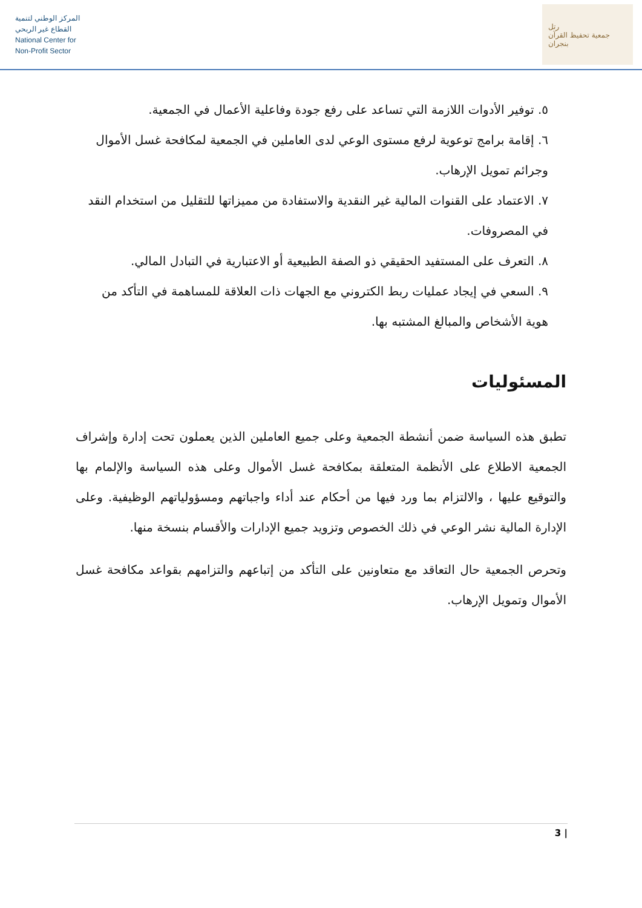المركز الوطني لتنمية
القطاع غير الربحي
National Center for
Non-Profit Sector
رتل
جمعية تحفيظ القرآن بنجران
٥. توفير الأدوات اللازمة التي تساعد على رفع جودة وفاعلية الأعمال في الجمعية.
٦. إقامة برامج توعوية لرفع مستوى الوعي لدى العاملين في الجمعية لمكافحة غسل الأموال وجرائم تمويل الإرهاب.
٧. الاعتماد على القنوات المالية غير النقدية والاستفادة من مميزاتها للتقليل من استخدام النقد في المصروفات.
٨. التعرف على المستفيد الحقيقي ذو الصفة الطبيعية أو الاعتبارية في التبادل المالي.
٩. السعي في إيجاد عمليات ربط الكتروني مع الجهات ذات العلاقة للمساهمة في التأكد من هوية الأشخاص والمبالغ المشتبه بها.
المسئوليات
تطبق هذه السياسة ضمن أنشطة الجمعية وعلى جميع العاملين الذين يعملون تحت إدارة وإشراف الجمعية الاطلاع على الأنظمة المتعلقة بمكافحة غسل الأموال وعلى هذه السياسة والإلمام بها والتوقيع عليها ، والالتزام بما ورد فيها من أحكام عند أداء واجباتهم ومسؤولياتهم الوظيفية. وعلى الإدارة المالية نشر الوعي في ذلك الخصوص وتزويد جميع الإدارات والأقسام بنسخة منها.
وتحرص الجمعية حال التعاقد مع متعاونين على التأكد من إتباعهم والتزامهم بقواعد مكافحة غسل الأموال وتمويل الإرهاب.
3 |